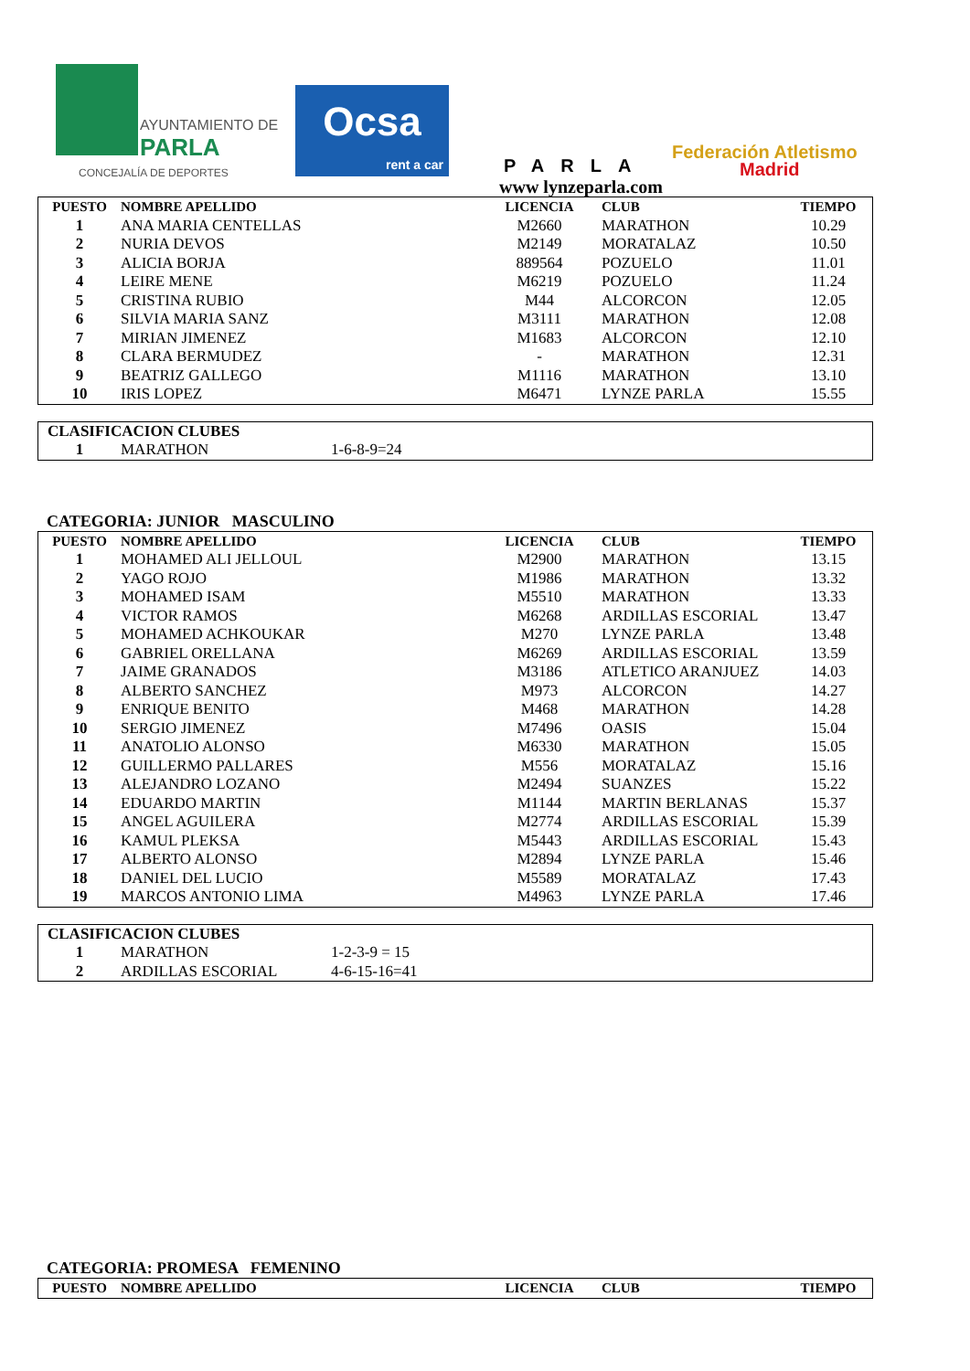AYUNTAMIENTO DE
PARLA
CONCEJALÍA DE DEPORTES
Ocsa
rent a car
PARLA
www lynzeparla.com
Federación Atletismo
Madrid
| PUESTO | NOMBRE APELLIDO | LICENCIA | CLUB | TIEMPO |
| --- | --- | --- | --- | --- |
| 1 | ANA MARIA CENTELLAS | M2660 | MARATHON | 10.29 |
| 2 | NURIA DEVOS | M2149 | MORATALAZ | 10.50 |
| 3 | ALICIA BORJA | 889564 | POZUELO | 11.01 |
| 4 | LEIRE MENE | M6219 | POZUELO | 11.24 |
| 5 | CRISTINA RUBIO | M44 | ALCORCON | 12.05 |
| 6 | SILVIA MARIA SANZ | M3111 | MARATHON | 12.08 |
| 7 | MIRIAN JIMENEZ | M1683 | ALCORCON | 12.10 |
| 8 | CLARA BERMUDEZ | - | MARATHON | 12.31 |
| 9 | BEATRIZ GALLEGO | M1116 | MARATHON | 13.10 |
| 10 | IRIS LOPEZ | M6471 | LYNZE PARLA | 15.55 |
| CLASIFICACION CLUBES | | |
| 1 | MARATHON | 1-6-8-9=24 |
CATEGORIA: JUNIOR MASCULINO
| PUESTO | NOMBRE APELLIDO | LICENCIA | CLUB | TIEMPO |
| --- | --- | --- | --- | --- |
| 1 | MOHAMED ALI JELLOUL | M2900 | MARATHON | 13.15 |
| 2 | YAGO ROJO | M1986 | MARATHON | 13.32 |
| 3 | MOHAMED ISAM | M5510 | MARATHON | 13.33 |
| 4 | VICTOR RAMOS | M6268 | ARDILLAS ESCORIAL | 13.47 |
| 5 | MOHAMED ACHKOUKAR | M270 | LYNZE PARLA | 13.48 |
| 6 | GABRIEL ORELLANA | M6269 | ARDILLAS ESCORIAL | 13.59 |
| 7 | JAIME GRANADOS | M3186 | ATLETICO ARANJUEZ | 14.03 |
| 8 | ALBERTO SANCHEZ | M973 | ALCORCON | 14.27 |
| 9 | ENRIQUE BENITO | M468 | MARATHON | 14.28 |
| 10 | SERGIO JIMENEZ | M7496 | OASIS | 15.04 |
| 11 | ANATOLIO ALONSO | M6330 | MARATHON | 15.05 |
| 12 | GUILLERMO PALLARES | M556 | MORATALAZ | 15.16 |
| 13 | ALEJANDRO LOZANO | M2494 | SUANZES | 15.22 |
| 14 | EDUARDO MARTIN | M1144 | MARTIN BERLANAS | 15.37 |
| 15 | ANGEL AGUILERA | M2774 | ARDILLAS ESCORIAL | 15.39 |
| 16 | KAMUL PLEKSA | M5443 | ARDILLAS ESCORIAL | 15.43 |
| 17 | ALBERTO ALONSO | M2894 | LYNZE PARLA | 15.46 |
| 18 | DANIEL DEL LUCIO | M5589 | MORATALAZ | 17.43 |
| 19 | MARCOS ANTONIO LIMA | M4963 | LYNZE PARLA | 17.46 |
| CLASIFICACION CLUBES | | |
| 1 | MARATHON | 1-2-3-9 = 15 |
| 2 | ARDILLAS ESCORIAL | 4-6-15-16=41 |
CATEGORIA: PROMESA FEMENINO
| PUESTO | NOMBRE APELLIDO | LICENCIA | CLUB | TIEMPO |
| --- | --- | --- | --- | --- |